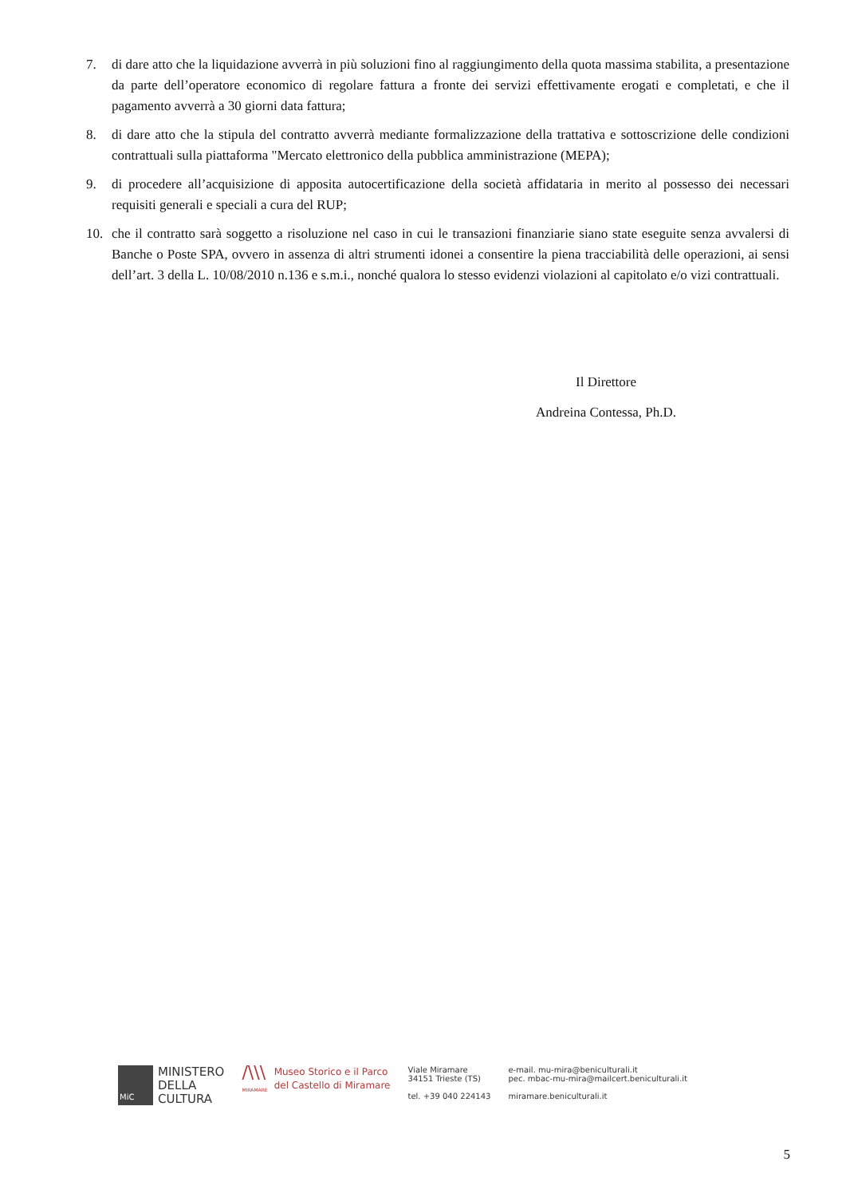7. di dare atto che la liquidazione avverrà in più soluzioni fino al raggiungimento della quota massima stabilita, a presentazione da parte dell’operatore economico di regolare fattura a fronte dei servizi effettivamente erogati e completati, e che il pagamento avverrà a 30 giorni data fattura;
8. di dare atto che la stipula del contratto avverrà mediante formalizzazione della trattativa e sottoscrizione delle condizioni contrattuali sulla piattaforma "Mercato elettronico della pubblica amministrazione (MEPA);
9. di procedere all’acquisizione di apposita autocertificazione della società affidataria in merito al possesso dei necessari requisiti generali e speciali a cura del RUP;
10. che il contratto sarà soggetto a risoluzione nel caso in cui le transazioni finanziarie siano state eseguite senza avvalersi di Banche o Poste SPA, ovvero in assenza di altri strumenti idonei a consentire la piena tracciabilità delle operazioni, ai sensi dell’art. 3 della L. 10/08/2010 n.136 e s.m.i., nonché qualora lo stesso evidenzi violazioni al capitolato e/o vizi contrattuali.
Il Direttore
Andreina Contessa, Ph.D.
MiC
MINISTERO
DELLA
CULTURA
/\\\
MIRAMARE
Museo Storico e il Parco
del Castello di Miramare
Viale Miramare
34151 Trieste (TS)
tel. +39 040 224143
e-mail. mu-mira@beniculturali.it
pec. mbac-mu-mira@mailcert.beniculturali.it
miramare.beniculturali.it
5